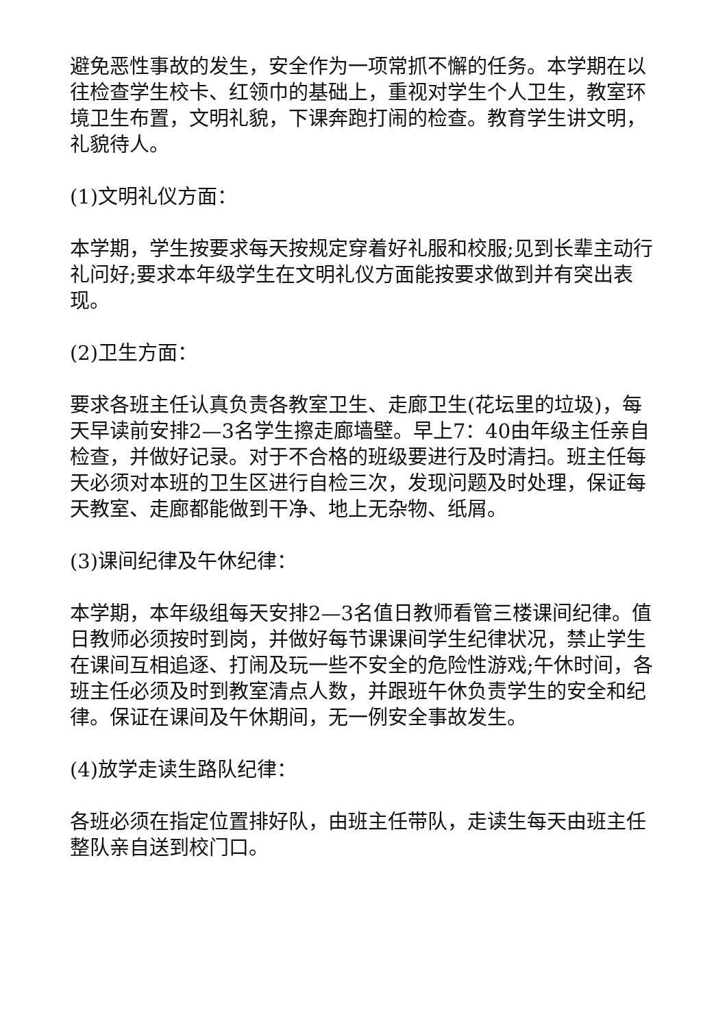避免恶性事故的发生，安全作为一项常抓不懈的任务。本学期在以往检查学生校卡、红领巾的基础上，重视对学生个人卫生，教室环境卫生布置，文明礼貌，下课奔跑打闹的检查。教育学生讲文明，礼貌待人。
(1)文明礼仪方面：
本学期，学生按要求每天按规定穿着好礼服和校服;见到长辈主动行礼问好;要求本年级学生在文明礼仪方面能按要求做到并有突出表现。
(2)卫生方面：
要求各班主任认真负责各教室卫生、走廊卫生(花坛里的垃圾)，每天早读前安排2—3名学生擦走廊墙壁。早上7：40由年级主任亲自检查，并做好记录。对于不合格的班级要进行及时清扫。班主任每天必须对本班的卫生区进行自检三次，发现问题及时处理，保证每天教室、走廊都能做到干净、地上无杂物、纸屑。
(3)课间纪律及午休纪律：
本学期，本年级组每天安排2—3名值日教师看管三楼课间纪律。值日教师必须按时到岗，并做好每节课课间学生纪律状况，禁止学生在课间互相追逐、打闹及玩一些不安全的危险性游戏;午休时间，各班主任必须及时到教室清点人数，并跟班午休负责学生的安全和纪律。保证在课间及午休期间，无一例安全事故发生。
(4)放学走读生路队纪律：
各班必须在指定位置排好队，由班主任带队，走读生每天由班主任整队亲自送到校门口。